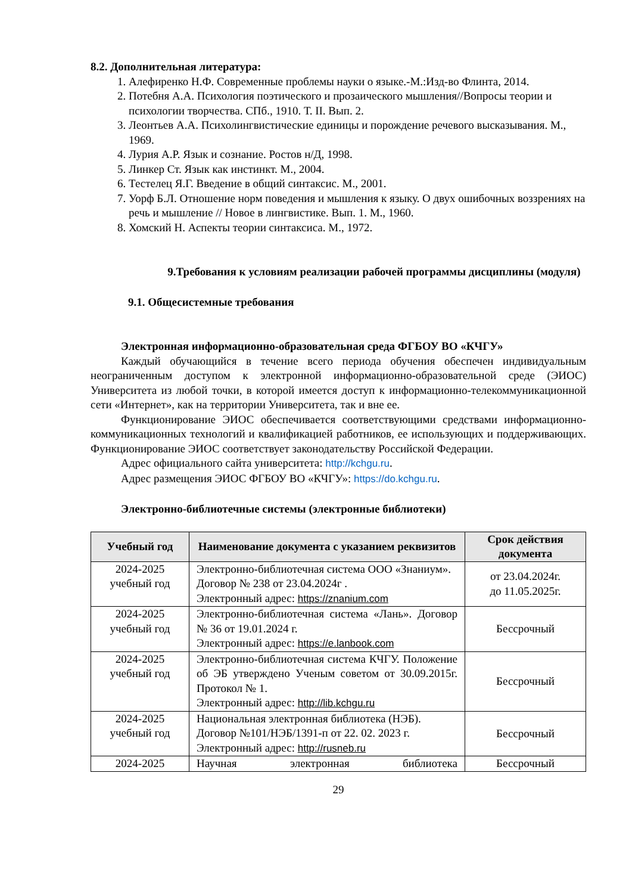8.2. Дополнительная литература:
1. Алефиренко Н.Ф. Современные проблемы науки о языке.-М.:Изд-во Флинта, 2014.
2. Потебня А.А. Психология поэтического и прозаического мышления//Вопросы теории и психологии творчества. СПб., 1910. Т. II. Вып. 2.
3. Леонтьев А.А. Психолингвистические единицы и порождение речевого высказывания. М., 1969.
4. Лурия А.Р. Язык и сознание. Ростов н/Д, 1998.
5. Линкер Ст. Язык как инстинкт. М., 2004.
6. Тестелец Я.Г. Введение в общий синтаксис. М., 2001.
7. Уорф Б.Л. Отношение норм поведения и мышления к языку. О двух ошибочных воззрениях на речь и мышление // Новое в лингвистике. Вып. 1. М., 1960.
8. Хомский Н. Аспекты теории синтаксиса. М., 1972.
9.Требования к условиям реализации рабочей программы дисциплины (модуля)
9.1. Общесистемные требования
Электронная информационно-образовательная среда ФГБОУ ВО «КЧГУ»
Каждый обучающийся в течение всего периода обучения обеспечен индивидуальным неограниченным доступом к электронной информационно-образовательной среде (ЭИОС) Университета из любой точки, в которой имеется доступ к информационно-телекоммуникационной сети «Интернет», как на территории Университета, так и вне ее.
Функционирование ЭИОС обеспечивается соответствующими средствами информационно-коммуникационных технологий и квалификацией работников, ее использующих и поддерживающих. Функционирование ЭИОС соответствует законодательству Российской Федерации.
Адрес официального сайта университета: http://kchgu.ru.
Адрес размещения ЭИОС ФГБОУ ВО «КЧГУ»: https://do.kchgu.ru.
Электронно-библиотечные системы (электронные библиотеки)
| Учебный год | Наименование документа с указанием реквизитов | Срок действия документа |
| --- | --- | --- |
| 2024-2025 учебный год | Электронно-библиотечная система ООО «Знаниум». Договор № 238 от 23.04.2024г . Электронный адрес: https://znanium.com | от 23.04.2024г. до 11.05.2025г. |
| 2024-2025 учебный год | Электронно-библиотечная система «Лань». Договор № 36 от 19.01.2024 г. Электронный адрес: https://e.lanbook.com | Бессрочный |
| 2024-2025 учебный год | Электронно-библиотечная система КЧГУ. Положение об ЭБ утверждено Ученым советом от 30.09.2015г. Протокол № 1. Электронный адрес: http://lib.kchgu.ru | Бессрочный |
| 2024-2025 учебный год | Национальная электронная библиотека (НЭБ). Договор №101/НЭБ/1391-п от 22. 02. 2023 г. Электронный адрес: http://rusneb.ru | Бессрочный |
| 2024-2025 | Научная электронная библиотека | Бессрочный |
29